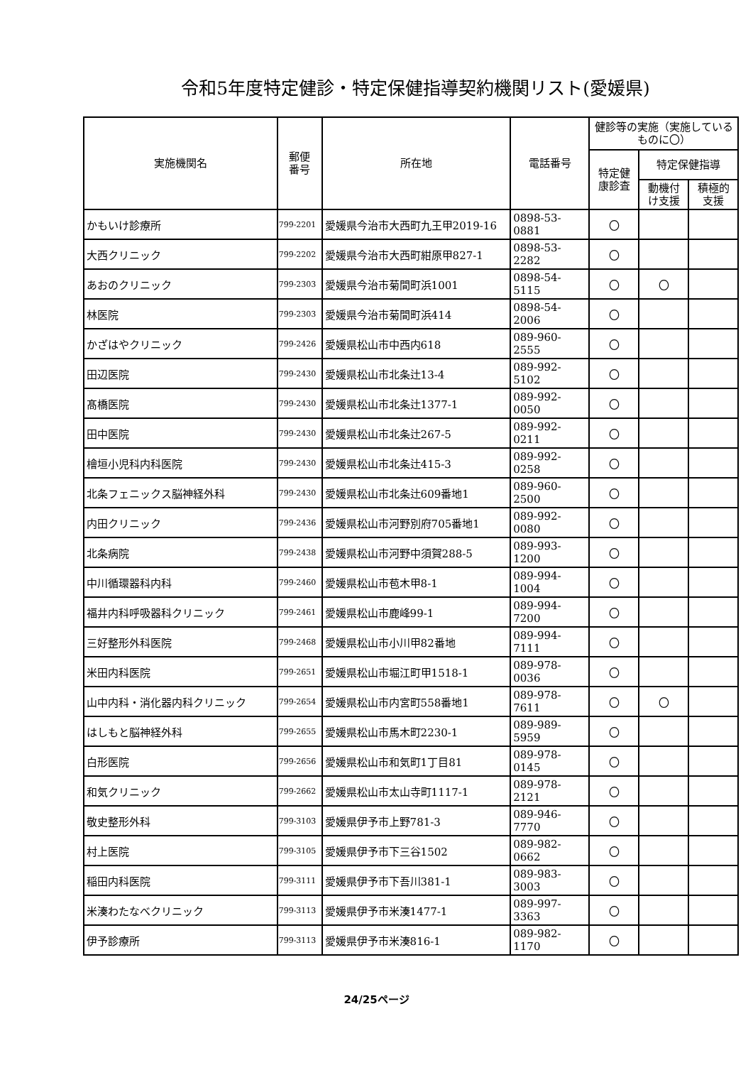令和5年度特定健診・特定保健指導契約機関リスト(愛媛県)
| 実施機関名 | 郵便 番号 | 所在地 | 電話番号 | 健診等の実施（実施しているものに〇） | | |
| --- | --- | --- | --- | --- | --- | --- |
| | | | | 特定健 康診査 | 特定保健指導 | |
| | | | | | 動機付 け支援 | 積極的 支援 |
| かもいけ診療所 | 799-2201 | 愛媛県今治市大西町九王甲2019-16 | 0898-53-0881 | 〇 | | |
| 大西クリニック | 799-2202 | 愛媛県今治市大西町紺原甲827-1 | 0898-53-2282 | 〇 | | |
| あおのクリニック | 799-2303 | 愛媛県今治市菊間町浜1001 | 0898-54-5115 | 〇 | 〇 | |
| 林医院 | 799-2303 | 愛媛県今治市菊間町浜414 | 0898-54-2006 | 〇 | | |
| かざはやクリニック | 799-2426 | 愛媛県松山市中西内618 | 089-960-2555 | 〇 | | |
| 田辺医院 | 799-2430 | 愛媛県松山市北条辻13-4 | 089-992-5102 | 〇 | | |
| 髙橋医院 | 799-2430 | 愛媛県松山市北条辻1377-1 | 089-992-0050 | 〇 | | |
| 田中医院 | 799-2430 | 愛媛県松山市北条辻267-5 | 089-992-0211 | 〇 | | |
| 檜垣小児科内科医院 | 799-2430 | 愛媛県松山市北条辻415-3 | 089-992-0258 | 〇 | | |
| 北条フェニックス脳神経外科 | 799-2430 | 愛媛県松山市北条辻609番地1 | 089-960-2500 | 〇 | | |
| 内田クリニック | 799-2436 | 愛媛県松山市河野別府705番地1 | 089-992-0080 | 〇 | | |
| 北条病院 | 799-2438 | 愛媛県松山市河野中須賀288-5 | 089-993-1200 | 〇 | | |
| 中川循環器科内科 | 799-2460 | 愛媛県松山市苞木甲8-1 | 089-994-1004 | 〇 | | |
| 福井内科呼吸器科クリニック | 799-2461 | 愛媛県松山市鹿峰99-1 | 089-994-7200 | 〇 | | |
| 三好整形外科医院 | 799-2468 | 愛媛県松山市小川甲82番地 | 089-994-7111 | 〇 | | |
| 米田内科医院 | 799-2651 | 愛媛県松山市堀江町甲1518-1 | 089-978-0036 | 〇 | | |
| 山中内科・消化器内科クリニック | 799-2654 | 愛媛県松山市内宮町558番地1 | 089-978-7611 | 〇 | 〇 | |
| はしもと脳神経外科 | 799-2655 | 愛媛県松山市馬木町2230-1 | 089-989-5959 | 〇 | | |
| 白形医院 | 799-2656 | 愛媛県松山市和気町1丁目81 | 089-978-0145 | 〇 | | |
| 和気クリニック | 799-2662 | 愛媛県松山市太山寺町1117-1 | 089-978-2121 | 〇 | | |
| 敬史整形外科 | 799-3103 | 愛媛県伊予市上野781-3 | 089-946-7770 | 〇 | | |
| 村上医院 | 799-3105 | 愛媛県伊予市下三谷1502 | 089-982-0662 | 〇 | | |
| 稲田内科医院 | 799-3111 | 愛媛県伊予市下吾川381-1 | 089-983-3003 | 〇 | | |
| 米湊わたなべクリニック | 799-3113 | 愛媛県伊予市米湊1477-1 | 089-997-3363 | 〇 | | |
| 伊予診療所 | 799-3113 | 愛媛県伊予市米湊816-1 | 089-982-1170 | 〇 | | |
24/25ページ